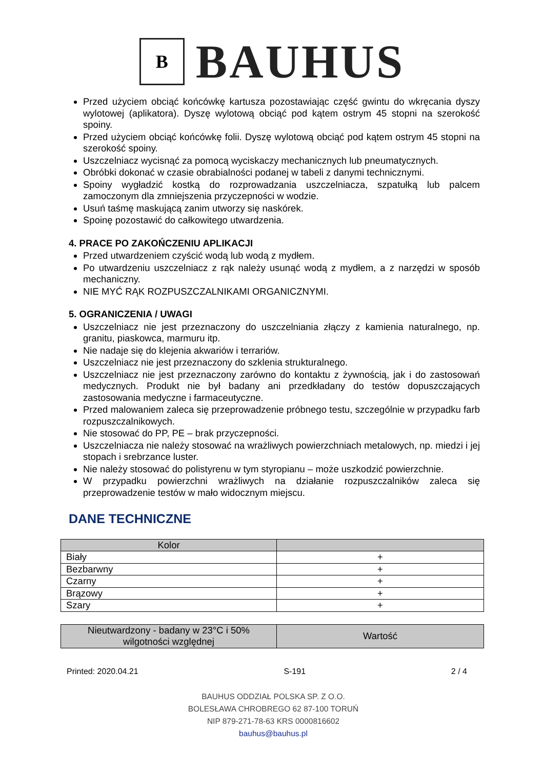B
BAUHUS
Przed użyciem obciąć końcówkę kartusza pozostawiając część gwintu do wkręcania dyszy wylotowej (aplikatora). Dyszę wylotową obciąć pod kątem ostrym 45 stopni na szerokość spoiny.
Przed użyciem obciąć końcówkę folii. Dyszę wylotową obciąć pod kątem ostrym 45 stopni na szerokość spoiny.
Uszczelniacz wycisnąć za pomocą wyciskaczy mechanicznych lub pneumatycznych.
Obróbki dokonać w czasie obrabialności podanej w tabeli z danymi technicznymi.
Spoiny wygładzić kostką do rozprowadzania uszczelniacza, szpatułką lub palcem zamoczonym dla zmniejszenia przyczepności w wodzie.
Usuń taśmę maskującą zanim utworzy się naskórek.
Spoinę pozostawić do całkowitego utwardzenia.
4. PRACE PO ZAKOŃCZENIU APLIKACJI
Przed utwardzeniem czyścić wodą lub wodą z mydłem.
Po utwardzeniu uszczelniacz z rąk należy usunąć wodą z mydłem, a z narzędzi w sposób mechaniczny.
NIE MYĆ RĄK ROZPUSZCZALNIKAMI ORGANICZNYMI.
5. OGRANICZENIA / UWAGI
Uszczelniacz nie jest przeznaczony do uszczelniania złączy z kamienia naturalnego, np. granitu, piaskowca, marmuru itp.
Nie nadaje się do klejenia akwariów i terrariów.
Uszczelniacz nie jest przeznaczony do szklenia strukturalnego.
Uszczelniacz nie jest przeznaczony zarówno do kontaktu z żywnością, jak i do zastosowań medycznych. Produkt nie był badany ani przedkładany do testów dopuszczających zastosowania medyczne i farmaceutyczne.
Przed malowaniem zaleca się przeprowadzenie próbnego testu, szczególnie w przypadku farb rozpuszczalnikowych.
Nie stosować do PP, PE – brak przyczepności.
Uszczelniacza nie należy stosować na wrażliwych powierzchniach metalowych, np. miedzi i jej stopach i srebrzance luster.
Nie należy stosować do polistyrenu w tym styropianu – może uszkodzić powierzchnie.
W przypadku powierzchni wrażliwych na działanie rozpuszczalników zaleca się przeprowadzenie testów w mało widocznym miejscu.
DANE TECHNICZNE
| Kolor | |
| --- | --- |
| Biały | + |
| Bezbarwny | + |
| Czarny | + |
| Brązowy | + |
| Szary | + |
| Nieutwardzony - badany w 23°C i 50% wilgotności względnej | Wartość |
| --- | --- |
Printed: 2020.04.21 S-191 2 / 4
BAUHUS ODDZIAŁ POLSKA SP. Z O.O.
BOLESŁAWA CHROBREGO 62 87-100 TORUŃ
NIP 879-271-78-63 KRS 0000816602
bauhus@bauhus.pl